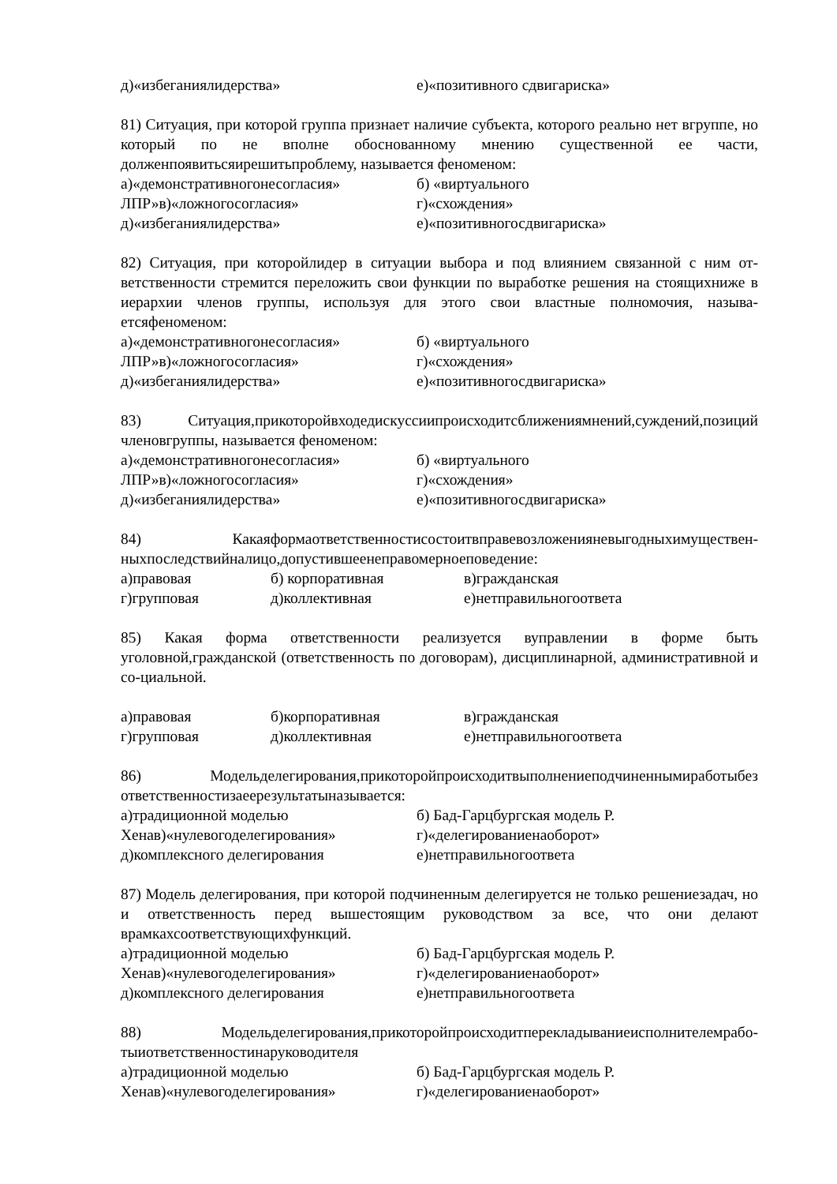д)«избеганиялидерства» е)«позитивного сдвигариска»
81) Ситуация, при которой группа признает наличие субъекта, которого реально нет вгруппе, но который по не вполне обоснованному мнению существенной ее части, долженпоявитьсяирешитьпроблему, называется феноменом:
а)«демонстративногонесогласия» б) «виртуального
ЛПР»в)«ложногосогласия» г)«схождения»
д)«избеганиялидерства» е)«позитивногосдвигариска»
82) Ситуация, при которойлидер в ситуации выбора и под влиянием связанной с ним от-ветственности стремится переложить свои функции по выработке решения на стоящихниже в иерархии членов группы, используя для этого свои властные полномочия, называ-етсяфеноменом:
а)«демонстративногонесогласия» б) «виртуального
ЛПР»в)«ложногосогласия» г)«схождения»
д)«избеганиялидерства» е)«позитивногосдвигариска»
83) Ситуация,прикоторойвходедискуссиипроисходитсближениямнений,суждений,позиций членовгруппы, называется феноменом:
а)«демонстративногонесогласия» б) «виртуального
ЛПР»в)«ложногосогласия» г)«схождения»
д)«избеганиялидерства» е)«позитивногосдвигариска»
84) Какаяформаответственностисостоитвправевозложенияневыгодныхимуществен-ныхпоследствийналицо,допустившеенеправомерноеповедение:
а)правовая б) корпоративная в)гражданская
г)групповая д)коллективная е)нетправильногоответа
85) Какая форма ответственности реализуется вуправлении в форме быть уголовной,гражданской (ответственность по договорам), дисциплинарной, административной и со-циальной.
а)правовая б)корпоративная в)гражданская
г)групповая д)коллективная е)нетправильногоответа
86) Модельделегирования,прикоторойпроисходитвыполнениеподчиненнымиработыбез ответственностизаеерезультатыназывается:
а)традиционной моделью б) Бад-Гарцбургская модель Р.
Хенав)«нулевогоделегирования» г)«делегированиенаоборот»
д)комплексного делегирования е)нетправильногоответа
87) Модель делегирования, при которой подчиненным делегируется не только решениезадач, но и ответственность перед вышестоящим руководством за все, что они делают врамкахсоответствующихфункций.
а)традиционной моделью б) Бад-Гарцбургская модель Р.
Хенав)«нулевогоделегирования» г)«делегированиенаоборот»
д)комплексного делегирования е)нетправильногоответа
88) Модельделегирования,прикоторойпроисходитперекладываниеисполнителемрабо-тыиответственностинаруководителя
а)традиционной моделью б) Бад-Гарцбургская модель Р.
Хенав)«нулевогоделегирования» г)«делегированиенаоборот»